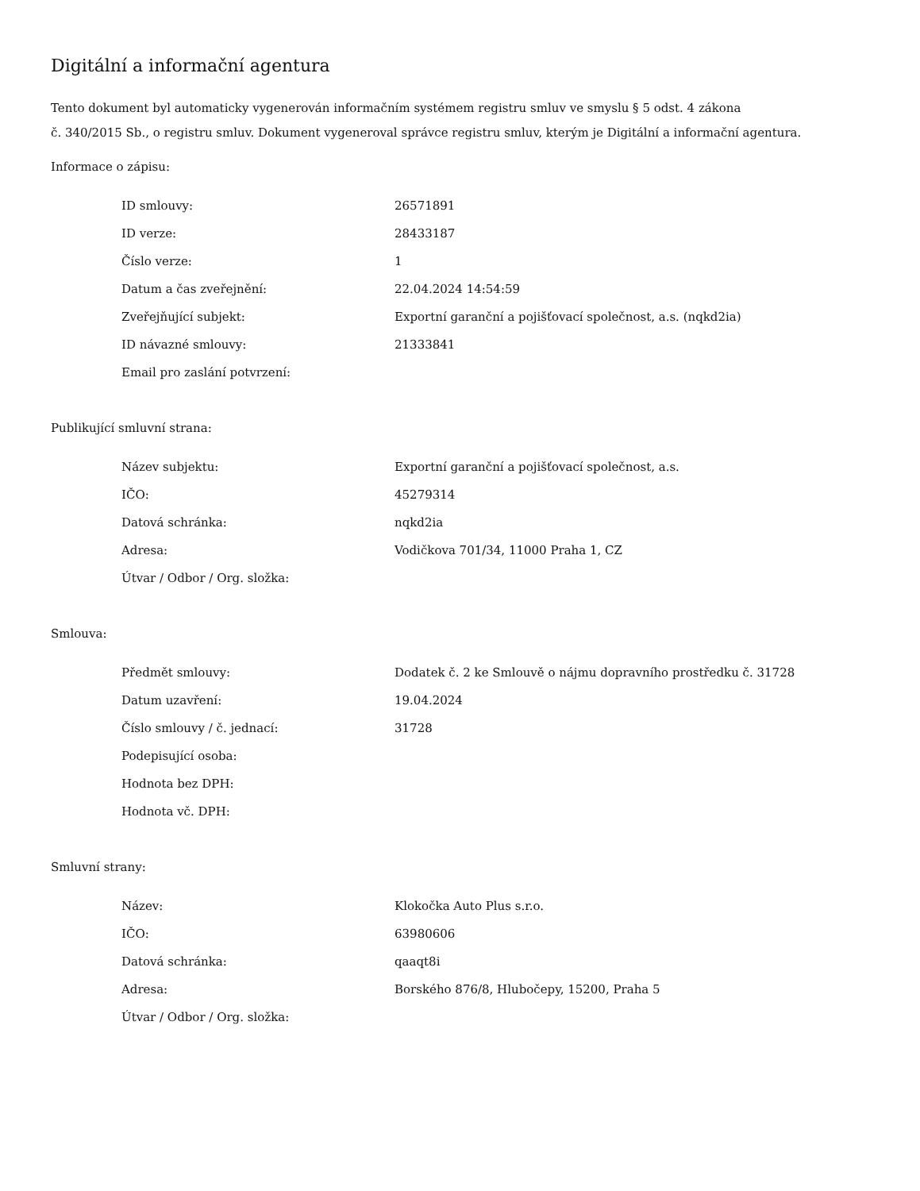Digitální a informační agentura
Tento dokument byl automaticky vygenerován informačním systémem registru smluv ve smyslu § 5 odst. 4 zákona
č. 340/2015 Sb., o registru smluv. Dokument vygeneroval správce registru smluv, kterým je Digitální a informační agentura.
Informace o zápisu:
| ID smlouvy: | 26571891 |
| ID verze: | 28433187 |
| Číslo verze: | 1 |
| Datum a čas zveřejnění: | 22.04.2024 14:54:59 |
| Zveřejňující subjekt: | Exportní garanční a pojišťovací společnost, a.s. (nqkd2ia) |
| ID návazné smlouvy: | 21333841 |
| Email pro zaslání potvrzení: | |
Publikující smluvní strana:
| Název subjektu: | Exportní garanční a pojišťovací společnost, a.s. |
| IČO: | 45279314 |
| Datová schránka: | nqkd2ia |
| Adresa: | Vodičkova 701/34, 11000 Praha 1, CZ |
| Útvar / Odbor / Org. složka: | |
Smlouva:
| Předmět smlouvy: | Dodatek č. 2 ke Smlouvě o nájmu dopravního prostředku č. 31728 |
| Datum uzavření: | 19.04.2024 |
| Číslo smlouvy / č. jednací: | 31728 |
| Podepisující osoba: | |
| Hodnota bez DPH: | |
| Hodnota vč. DPH: | |
Smluvní strany:
| Název: | Klokočka Auto Plus s.r.o. |
| IČO: | 63980606 |
| Datová schránka: | qaaqt8i |
| Adresa: | Borského 876/8, Hlubočepy, 15200, Praha 5 |
| Útvar / Odbor / Org. složka: | |